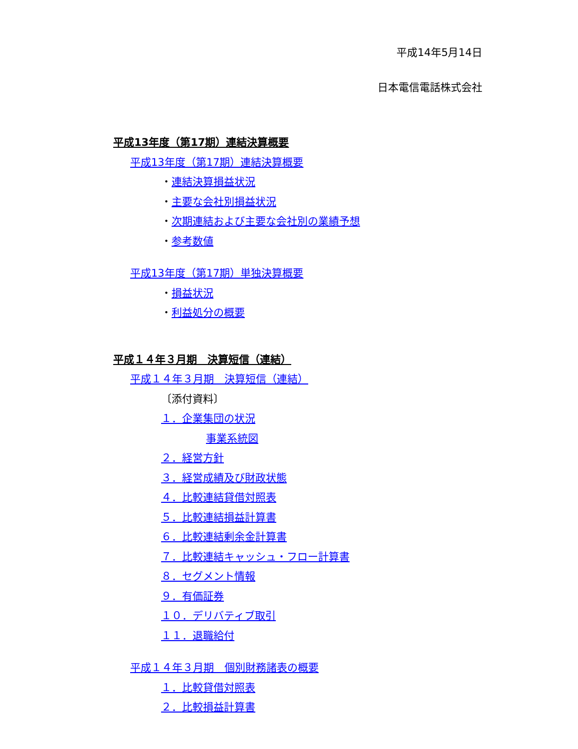平成14年5月14日
日本電信電話株式会社
平成13年度（第17期）連結決算概要
平成13年度（第17期）連結決算概要
・連結決算損益状況
・主要な会社別損益状況
・次期連結および主要な会社別の業績予想
・参考数値
平成13年度（第17期）単独決算概要
・損益状況
・利益処分の概要
平成１４年３月期　決算短信（連結）
平成１４年３月期　決算短信（連結）
〔添付資料〕
１．企業集団の状況
事業系統図
２．経営方針
３．経営成績及び財政状態
４．比較連結貸借対照表
５．比較連結損益計算書
６．比較連結剰余金計算書
７．比較連結キャッシュ・フロー計算書
８．セグメント情報
９．有価証券
１０．デリバティブ取引
１１．退職給付
平成１４年３月期　個別財務諸表の概要
１．比較貸借対照表
２．比較損益計算書